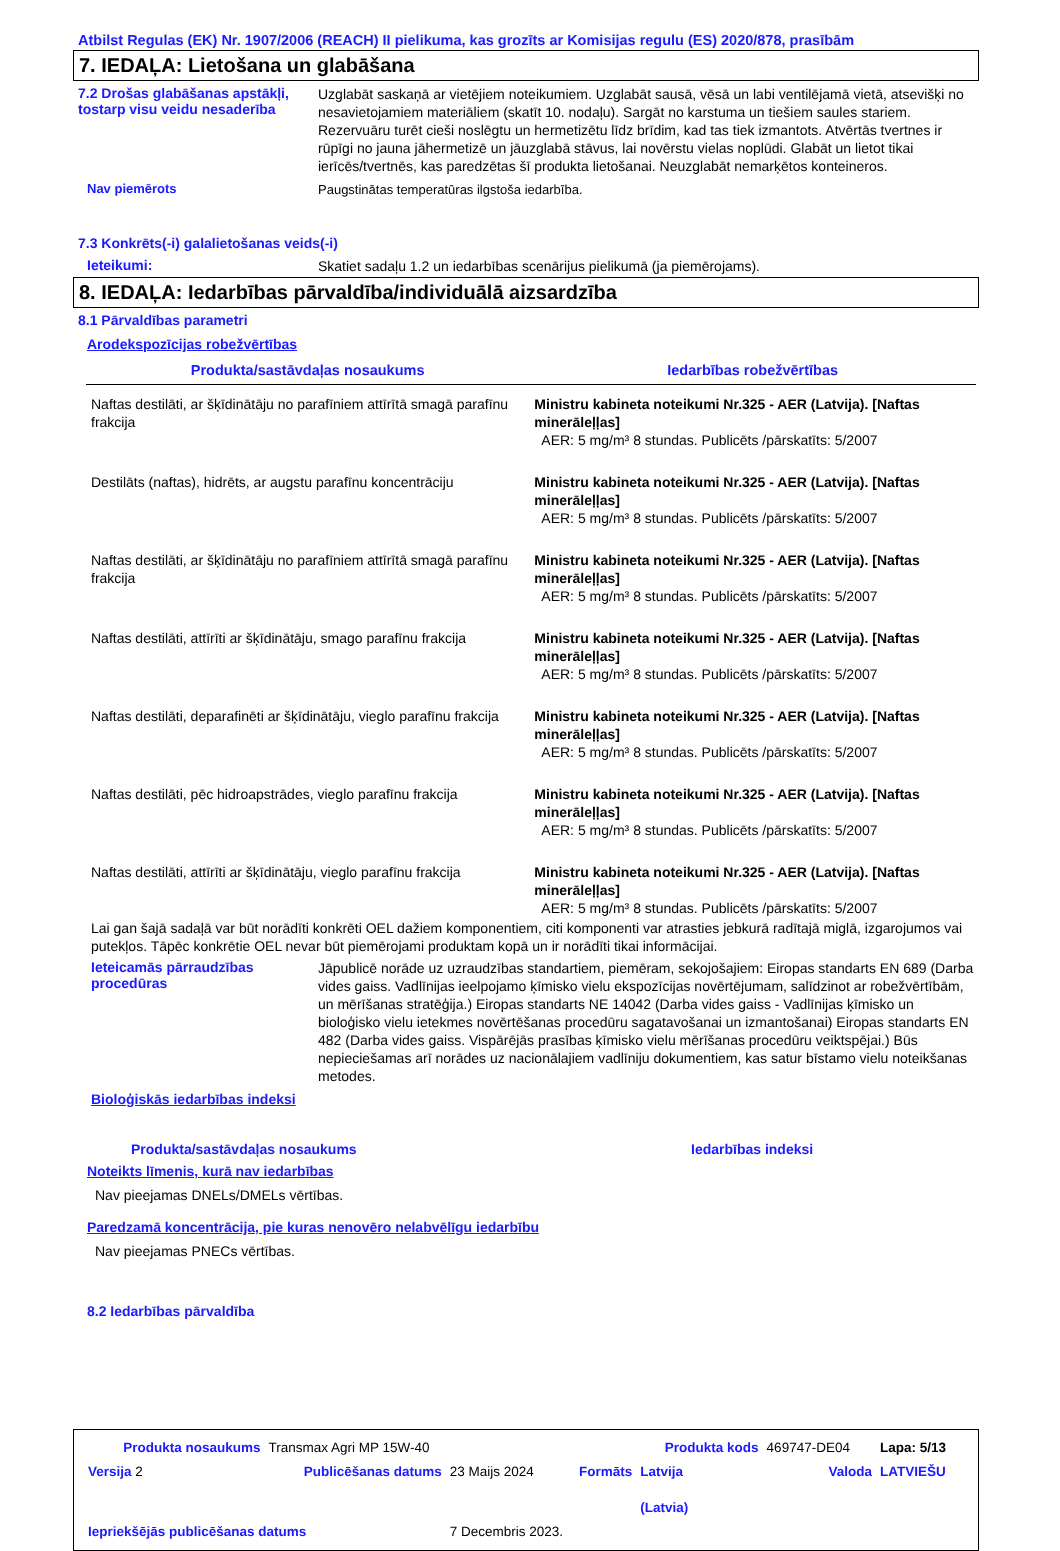Atbilst Regulas (EK) Nr. 1907/2006 (REACH) II pielikuma, kas grozīts ar Komisijas regulu (ES) 2020/878, prasībām
7. IEDAĻA: Lietošana un glabāšana
7.2 Drošas glabāšanas apstākļi, tostarp visu veidu nesaderība
Uzglabāt saskaņā ar vietējiem noteikumiem. Uzglabāt sausā, vēsā un labi ventilējamā vietā, atsevišķi no nesavietojamiem materiāliem (skatīt 10. nodaļu). Sargāt no karstuma un tiešiem saules stariem. Rezervuāru turēt cieši noslēgtu un hermetizētu līdz brīdim, kad tas tiek izmantots. Atvērtās tvertnes ir rūpīgi no jauna jāhermetizē un jāuzglabā stāvus, lai novērstu vielas noplūdi. Glabāt un lietot tikai ierīcēs/tvertnēs, kas paredzētas šī produkta lietošanai. Neuzglabāt nemarķētos konteineros.
Nav piemērots
Paugstinātas temperatūras ilgstoša iedarbība.
7.3 Konkrēts(-i) galalietošanas veids(-i)
Ieteikumi:
Skatiet sadaļu 1.2 un iedarbības scenārijus pielikumā (ja piemērojams).
8. IEDAĻA: Iedarbības pārvaldība/individuālā aizsardzība
8.1 Pārvaldības parametri
Arodekspozīcijas robežvērtības
| Produkta/sastāvdaļas nosaukums | Iedarbības robežvērtības |
| --- | --- |
| Naftas destilāti, ar šķīdinātāju no parafīniem attīrītā smagā parafīnu frakcija | Ministru kabineta noteikumi Nr.325 - AER (Latvija). [Naftas minerāleļļas] AER: 5 mg/m³ 8 stundas. Publicēts /pārskatīts: 5/2007 |
| Destilāts (naftas), hidrēts, ar augstu parafīnu koncentrāciju | Ministru kabineta noteikumi Nr.325 - AER (Latvija). [Naftas minerāleļļas] AER: 5 mg/m³ 8 stundas. Publicēts /pārskatīts: 5/2007 |
| Naftas destilāti, ar šķīdinātāju no parafīniem attīrītā smagā parafīnu frakcija | Ministru kabineta noteikumi Nr.325 - AER (Latvija). [Naftas minerāleļļas] AER: 5 mg/m³ 8 stundas. Publicēts /pārskatīts: 5/2007 |
| Naftas destilāti, attīrīti ar šķīdinātāju, smago parafīnu frakcija | Ministru kabineta noteikumi Nr.325 - AER (Latvija). [Naftas minerāleļļas] AER: 5 mg/m³ 8 stundas. Publicēts /pārskatīts: 5/2007 |
| Naftas destilāti, deparafinēti ar šķīdinātāju, vieglo parafīnu frakcija | Ministru kabineta noteikumi Nr.325 - AER (Latvija). [Naftas minerāleļļas] AER: 5 mg/m³ 8 stundas. Publicēts /pārskatīts: 5/2007 |
| Naftas destilāti, pēc hidroapstrādes, vieglo parafīnu frakcija | Ministru kabineta noteikumi Nr.325 - AER (Latvija). [Naftas minerāleļļas] AER: 5 mg/m³ 8 stundas. Publicēts /pārskatīts: 5/2007 |
| Naftas destilāti, attīrīti ar šķīdinātāju, vieglo parafīnu frakcija | Ministru kabineta noteikumi Nr.325 - AER (Latvija). [Naftas minerāleļļas] AER: 5 mg/m³ 8 stundas. Publicēts /pārskatīts: 5/2007 |
Lai gan šajā sadaļā var būt norādīti konkrēti OEL dažiem komponentiem, citi komponenti var atrasties jebkurā radītajā miglā, izgarojumos vai putekļos. Tāpēc konkrētie OEL nevar būt piemērojami produktam kopā un ir norādīti tikai informācijai.
Ieteicamās pārraudzības procedūras
Jāpublicē norāde uz uzraudzības standartiem, piemēram, sekojošajiem: Eiropas standarts EN 689 (Darba vides gaiss. Vadlīnijas ieelpojamo ķīmisko vielu ekspozīcijas novērtējumam, salīdzinot ar robežvērtībām, un mērīšanas stratēģija.) Eiropas standarts NE 14042 (Darba vides gaiss - Vadlīnijas ķīmisko un bioloģisko vielu ietekmes novērtēšanas procedūru sagatavošanai un izmantošanai) Eiropas standarts EN 482 (Darba vides gaiss. Vispārējās prasības ķīmisko vielu mērīšanas procedūru veiktspējai.) Būs nepieciešamas arī norādes uz nacionālajiem vadlīniju dokumentiem, kas satur bīstamo vielu noteikšanas metodes.
Bioloģiskās iedarbības indeksi
Produkta/sastāvdaļas nosaukums Iedarbības indeksi
Noteikts līmenis, kurā nav iedarbības
Nav pieejamas DNELs/DMELs vērtības.
Paredzamā koncentrācija, pie kuras nenovēro nelabvēlīgu iedarbību
Nav pieejamas PNECs vērtības.
8.2 Iedarbības pārvaldība
| Produkta nosaukums | Transmax Agri MP 15W-40 | | | Produkta kods | 469747-DE04 | Lapa: 5/13 |
| Versija 2 | Publicēšanas datums | 23 Maijs 2024 | Formāts | Latvija (Latvia) | Valoda | LATVIEŠU |
| Iepriekšējās publicēšanas datums | | 7 Decembris 2023. | | | | |